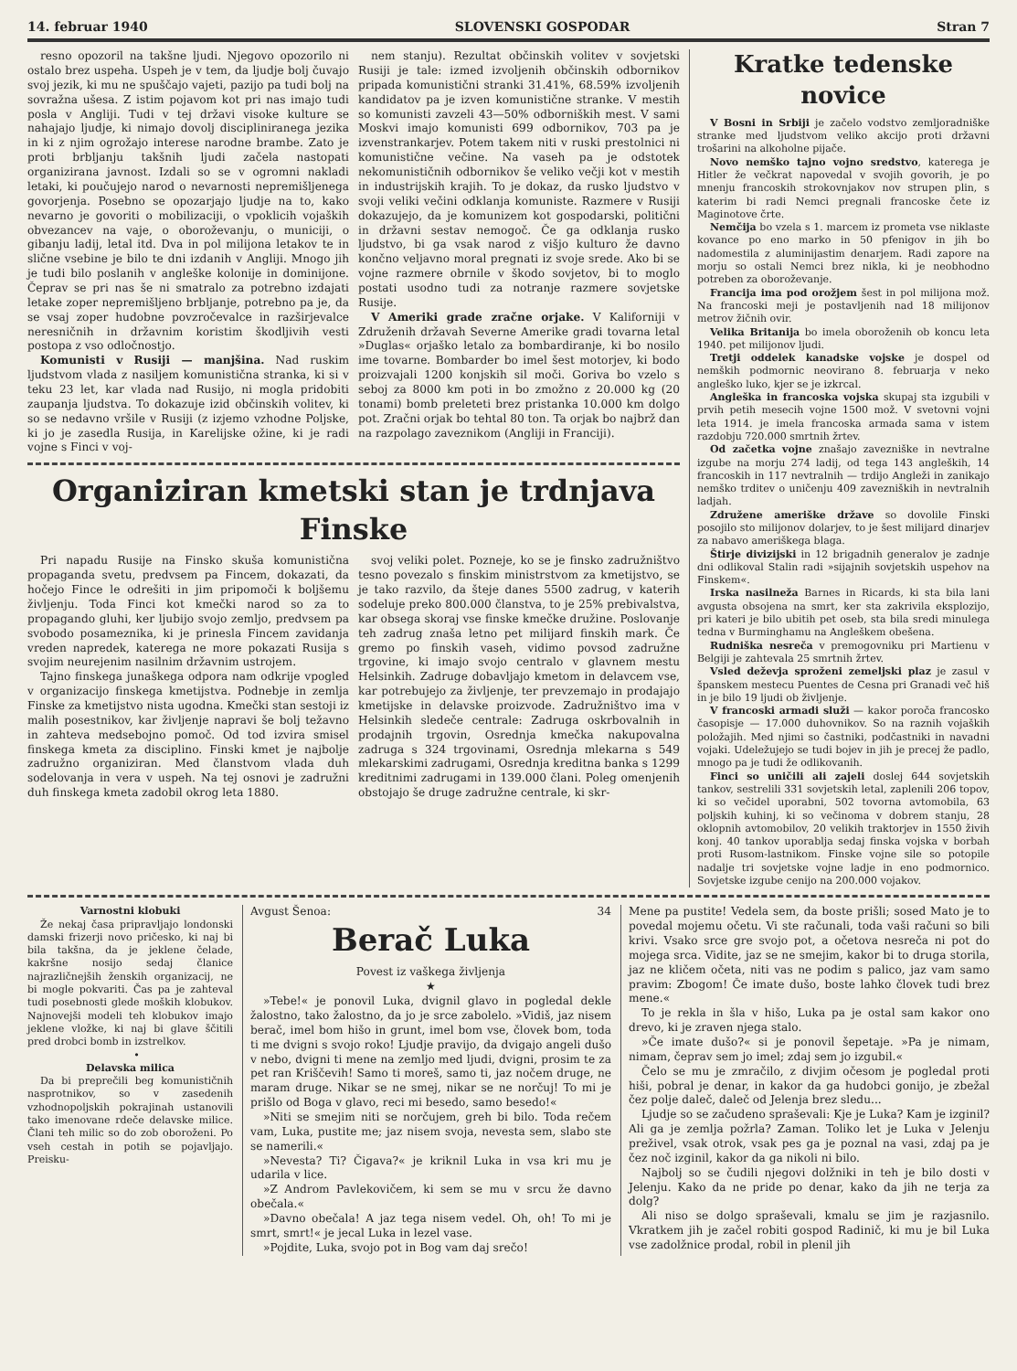14. februar 1940 SLOVENSKI GOSPODAR Stran 7
resno opozoril na takšne ljudi. Njegovo opozorilo ni ostalo brez uspeha. Uspeh je v tem, da ljudje bolj čuvajo svoj jezik, ki mu ne spuščajo vajeti, pazijo pa tudi bolj na sovražna ušesa. Z istim pojavom kot pri nas imajo tudi posla v Angliji. Tudi v tej državi visoke kulture se nahajajo ljudje, ki nimajo dovolj discipliniranega jezika in ki z njim ogrožajo interese narodne brambe. Zato je proti brbljanju takšnih ljudi začela nastopati organizirana javnost. Izdali so se v ogromni nakladi letaki, ki poučujejo narod o nevarnosti nepremišljenega govorjenja. Posebno se opozarjajo ljudje na to, kako nevarno je govoriti o mobilizaciji, o vpoklicih vojaških obvezancev na vaje, o oboroževanju, o municiji, o gibanju ladij, letal itd. Dva in pol milijona letakov te in slične vsebine je bilo te dni izdanih v Angliji. Mnogo jih je tudi bilo poslanih v angleške kolonije in dominijone. Čeprav se pri nas še ni smatralo za potrebno izdajati letake zoper nepremišljeno brbljanje, potrebno pa je, da se vsaj zoper hudobne povzročevalce in razširjevalce neresničnih in državnim koristim škodljivih vesti postopa z vso odločnostjo.
Komunisti v Rusiji — manjšina. Nad ruskim ljudstvom vlada z nasiljem komunistična stranka, ki si v teku 23 let, kar vlada nad Rusijo, ni mogla pridobiti zaupanja ljudstva. To dokazuje izid občinskih volitev, ki so se nedavno vršile v Rusiji (z izjemo vzhodne Poljske, ki jo je zasedla Rusija, in Karelijske ožine, ki je radi vojne s Finci v voj-
nem stanju). Rezultat občinskih volitev v sovjetski Rusiji je tale: izmed izvoljenih občinskih odbornikov pripada komunistični stranki 31.41%, 68.59% izvoljenih kandidatov pa je izven komunistične stranke. V mestih so komunisti zavzeli 43—50% odborniških mest. V sami Moskvi imajo komunisti 699 odbornikov, 703 pa je izvenstrankarjev. Potem takem niti v ruski prestolnici ni komunistične večine. Na vaseh pa je odstotek nekomunističnih odbornikov še veliko večji kot v mestih in industrijskih krajih. To je dokaz, da rusko ljudstvo v svoji veliki večini odklanja komuniste. Razmere v Rusiji dokazujejo, da je komunizem kot gospodarski, politični in državni sestav nemogoč. Če ga odklanja rusko ljudstvo, bi ga vsak narod z višjo kulturo že davno končno veljavno moral pregnati iz svoje srede. Ako bi se vojne razmere obrnile v škodo sovjetov, bi to moglo postati usodno tudi za notranje razmere sovjetske Rusije.
V Ameriki grade zračne orjake. V Kaliforniji v Združenih državah Severne Amerike gradi tovarna letal »Duglas« orjaško letalo za bombardiranje, ki bo nosilo ime tovarne. Bombarder bo imel šest motorjev, ki bodo proizvajali 1200 konjskih sil moči. Goriva bo vzelo s seboj za 8000 km poti in bo zmožno z 20.000 kg (20 tonami) bomb preleteti brez pristanka 10.000 km dolgo pot. Zračni orjak bo tehtal 80 ton. Ta orjak bo najbrž dan na razpolago zaveznikom (Angliji in Franciji).
Organiziran kmetski stan je trdnjava Finske
Pri napadu Rusije na Finsko skuša komunistična propaganda svetu, predvsem pa Fincem, dokazati, da hočejo Fince le odrešiti in jim pripomoči k boljšemu življenju. Toda Finci kot kmečki narod so za to propagando gluhi, ker ljubijo svojo zemljo, predvsem pa svobodo posameznika, ki je prinesla Fincem zavidanja vreden napredek, katerega ne more pokazati Rusija s svojim neurejenim nasilnim državnim ustrojem.
Tajno finskega junaškega odpora nam odkrije vpogled v organizacijo finskega kmetijstva. Podnebje in zemlja Finske za kmetijstvo nista ugodna. Kmečki stan sestoji iz malih posestnikov, kar življenje napravi še bolj težavno in zahteva medsebojno pomoč. Od tod izvira smisel finskega kmeta za disciplino. Finski kmet je najbolje zadružno organiziran. Med članstvom vlada duh sodelovanja in vera v uspeh. Na tej osnovi je zadružni duh finskega kmeta zadobil okrog leta 1880.
svoj veliki polet. Pozneje, ko se je finsko zadružništvo tesno povezalo s finskim ministrstvom za kmetijstvo, se je tako razvilo, da šteje danes 5500 zadrug, v katerih sodeluje preko 800.000 članstva, to je 25% prebivalstva, kar obsega skoraj vse finske kmečke družine. Poslovanje teh zadrug znaša letno pet milijard finskih mark. Če gremo po finskih vaseh, vidimo povsod zadružne trgovine, ki imajo svojo centralo v glavnem mestu Helsinkih. Zadruge dobavljajo kmetom in delavcem vse, kar potrebujejo za življenje, ter prevzemajo in prodajajo kmetijske in delavske proizvode. Zadružništvo ima v Helsinkih sledeče centrale: Zadruga oskrbovalnih in prodajnih trgovin, Osrednja kmečka nakupovalna zadruga s 324 trgovinami, Osrednja mlekarna s 549 mlekarskimi zadrugami, Osrednja kreditna banka s 1299 kreditnimi zadrugami in 139.000 člani. Poleg omenjenih obstojajo še druge zadružne centrale, ki skr-
Kratke tedenske novice
V Bosni in Srbiji je začelo vodstvo zemljoradniške stranke med ljudstvom veliko akcijo proti državni trošarini na alkoholne pijače.
Novo nemško tajno vojno sredstvo, katerega je Hitler že večkrat napovedal v svojih govorih, je po mnenju francoskih strokovnjakov nov strupen plin, s katerim bi radi Nemci pregnali francoske čete iz Maginotove črte.
Nemčija bo vzela s 1. marcem iz prometa vse niklaste kovance po eno marko in 50 pfenigov in jih bo nadomestila z aluminijastim denarjem. Radi zapore na morju so ostali Nemci brez nikla, ki je neobhodno potreben za oboroževanje.
Francija ima pod orožjem šest in pol milijona mož. Na francoski meji je postavljenih nad 18 milijonov metrov žičnih ovir.
Velika Britanija bo imela oboroženih ob koncu leta 1940. pet milijonov ljudi.
Tretji oddelek kanadske vojske je dospel od nemških podmornic neovirano 8. februarja v neko angleško luko, kjer se je izkrcal.
Angleška in francoska vojska skupaj sta izgubili v prvih petih mesecih vojne 1500 mož. V svetovni vojni leta 1914. je imela francoska armada sama v istem razdobju 720.000 smrtnih žrtev.
Od začetka vojne znašajo zavezniške in nevtralne izgube na morju 274 ladij, od tega 143 angleških, 14 francoskih in 117 nevtralnih — trdijo Angleži in zanikajo nemško trditev o uničenju 409 zavezniških in nevtralnih ladjah.
Združene ameriške države so dovolile Finski posojilo sto milijonov dolarjev, to je šest milijard dinarjev za nabavo ameriškega blaga.
Štirje divizijski in 12 brigadnih generalov je zadnje dni odlikoval Stalin radi »sijajnih sovjetskih uspehov na Finskem«.
Irska nasilneža Barnes in Ricards, ki sta bila lani avgusta obsojena na smrt, ker sta zakrivila eksplozijo, pri kateri je bilo ubitih pet oseb, sta bila sredi minulega tedna v Burminghamu na Angleškem obešena.
Rudniška nesreča v premogovniku pri Martienu v Belgiji je zahtevala 25 smrtnih žrtev.
Vsled deževja sproženi zemeljski plaz je zasul v španskem mestecu Puentes de Cesna pri Granadi več hiš in je bilo 19 ljudi ob življenje.
V francoski armadi služi — kakor poroča francosko časopisje — 17.000 duhovnikov. So na raznih vojaških položajih. Med njimi so častniki, podčastniki in navadni vojaki. Udeležujejo se tudi bojev in jih je precej že padlo, mnogo pa je tudi že odlikovanih.
Finci so uničili ali zajeli doslej 644 sovjetskih tankov, sestrelili 331 sovjetskih letal, zaplenili 206 topov, ki so večidel uporabni, 502 tovorna avtomobila, 63 poljskih kuhinj, ki so večinoma v dobrem stanju, 28 oklopnih avtomobilov, 20 velikih traktorjev in 1550 živih konj. 40 tankov uporablja sedaj finska vojska v borbah proti Rusom-lastnikom. Finske vojne sile so potopile nadalje tri sovjetske vojne ladje in eno podmornico. Sovjetske izgube cenijo na 200.000 vojakov.
Varnostni klobuki
Že nekaj časa pripravljajo londonski damski frizerji novo pričesko, ki naj bi bila takšna, da je jeklene čelade, kakršne nosijo sedaj članice najrazličnejših ženskih organizacij, ne bi mogle pokvariti. Čas pa je zahteval tudi posebnosti glede moških klobukov. Najnovejši modeli teh klobukov imajo jeklene vložke, ki naj bi glave ščitili pred drobci bomb in izstrelkov.
•
Delavska milica
Da bi preprečili beg komunističnih nasprotnikov, so v zasedenih vzhodnopoljskih pokrajinah ustanovili tako imenovane rdeče delavske milice. Člani teh milic so do zob oboroženi. Po vseh cestah in potih se pojavljajo. Preisku-
Avgust Šenoa: 34
Berač Luka
Povest iz vaškega življenja
★
»Tebe!« je ponovil Luka, dvignil glavo in pogledal dekle žalostno, tako žalostno, da jo je srce zabolelo. »Vidiš, jaz nisem berač, imel bom hišo in grunt, imel bom vse, človek bom, toda ti me dvigni s svojo roko! Ljudje pravijo, da dvigajo angeli dušo v nebo, dvigni ti mene na zemljo med ljudi, dvigni, prosim te za pet ran Kriščevih! Samo ti moreš, samo ti, jaz nočem druge, ne maram druge. Nikar se ne smej, nikar se ne norčuj! To mi je prišlo od Boga v glavo, reci mi besedo, samo besedo!«
»Niti se smejim niti se norčujem, greh bi bilo. Toda rečem vam, Luka, pustite me; jaz nisem svoja, nevesta sem, slabo ste se namerili.«
»Nevesta? Ti? Čigava?« je kriknil Luka in vsa kri mu je udarila v lice.
»Z Androm Pavlekovičem, ki sem se mu v srcu že davno obečala.«
»Davno obečala! A jaz tega nisem vedel. Oh, oh! To mi je smrt, smrt!« je jecal Luka in lezel vase.
»Pojdite, Luka, svojo pot in Bog vam daj srečo!
Mene pa pustite! Vedela sem, da boste prišli; sosed Mato je to povedal mojemu očetu. Vi ste računali, toda vaši računi so bili krivi. Vsako srce gre svojo pot, a očetova nesreča ni pot do mojega srca. Vidite, jaz se ne smejim, kakor bi to druga storila, jaz ne kličem očeta, niti vas ne podim s palico, jaz vam samo pravim: Zbogom! Če imate dušo, boste lahko človek tudi brez mene.«
To je rekla in šla v hišo, Luka pa je ostal sam kakor ono drevo, ki je zraven njega stalo.
»Če imate dušo?« si je ponovil šepetaje. »Pa je nimam, nimam, čeprav sem jo imel; zdaj sem jo izgubil.«
Čelo se mu je zmračilo, z divjim očesom je pogledal proti hiši, pobral je denar, in kakor da ga hudobci gonijo, je zbežal čez polje daleč, daleč od Jelenja brez sledu...
Ljudje so se začudeno spraševali: Kje je Luka? Kam je izginil? Ali ga je zemlja požrla? Zaman. Toliko let je Luka v Jelenju preživel, vsak otrok, vsak pes ga je poznal na vasi, zdaj pa je čez noč izginil, kakor da ga nikoli ni bilo.
Najbolj so se čudili njegovi dolžniki in teh je bilo dosti v Jelenju. Kako da ne pride po denar, kako da jih ne terja za dolg?
Ali niso se dolgo spraševali, kmalu se jim je razjasnilo. Vkratkem jih je začel robiti gospod Radinič, ki mu je bil Luka vse zadolžnice prodal, robil in plenil jih